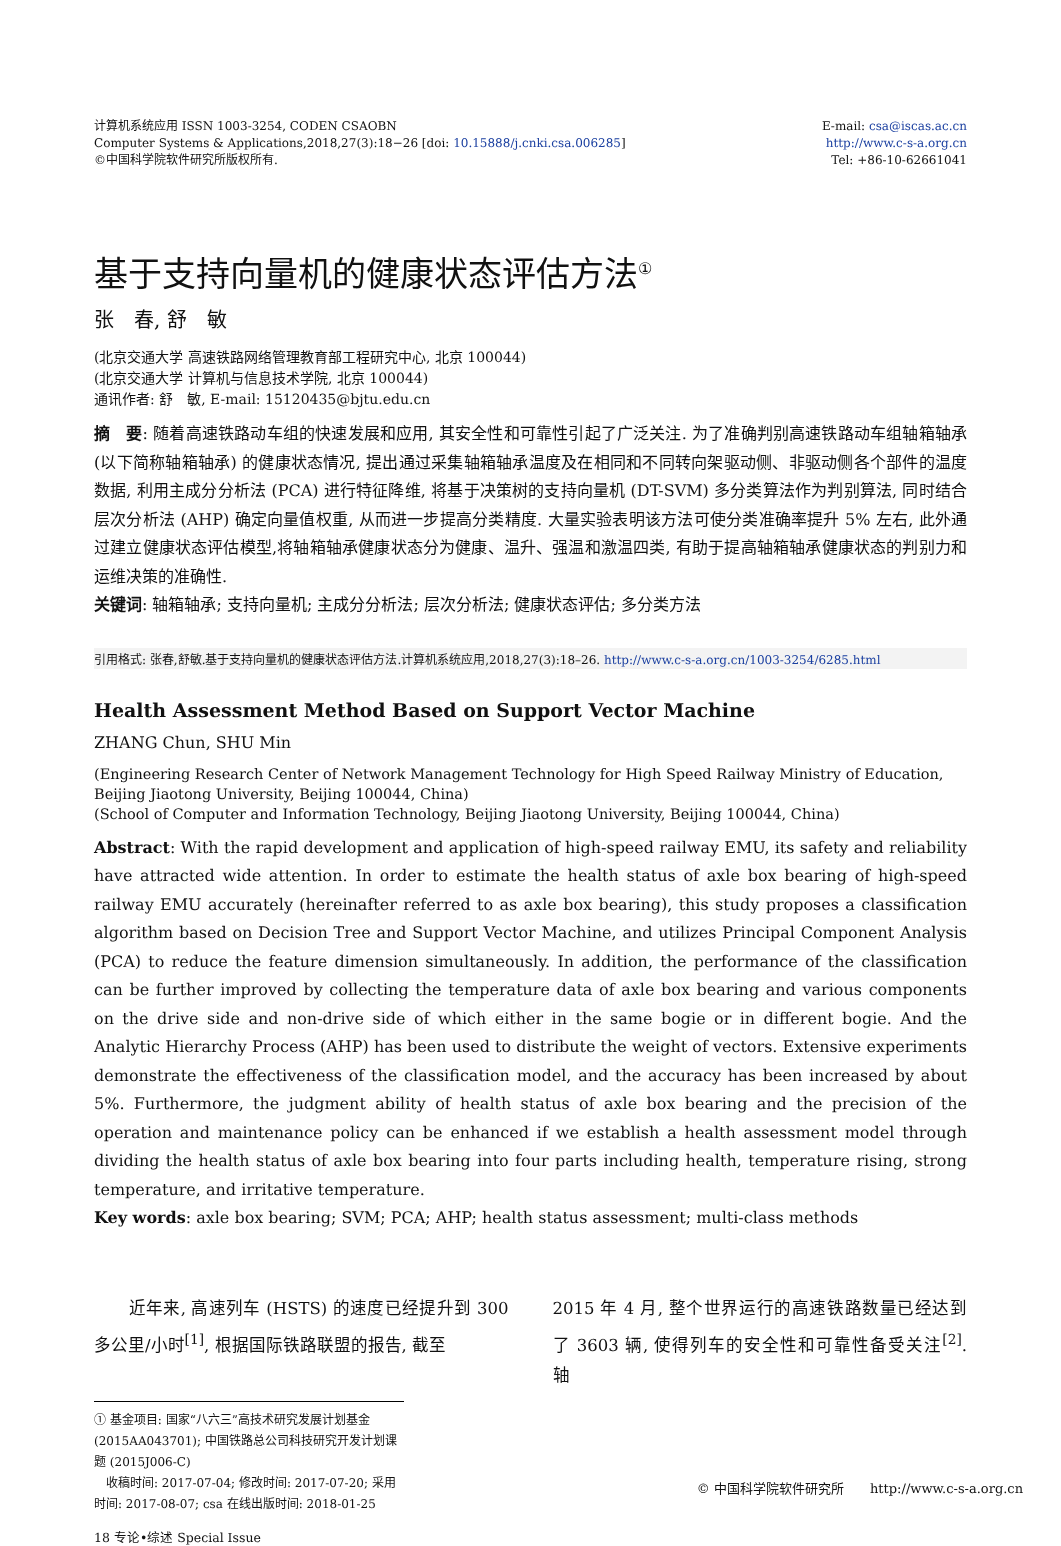计算机系统应用 ISSN 1003-3254, CODEN CSAOBN
Computer Systems & Applications,2018,27(3):18−26 [doi: 10.15888/j.cnki.csa.006285]
©中国科学院软件研究所版权所有.
E-mail: csa@iscas.ac.cn
http://www.c-s-a.org.cn
Tel: +86-10-62661041
基于支持向量机的健康状态评估方法<sup>①</sup>
张　春, 舒　敏
(北京交通大学 高速铁路网络管理教育部工程研究中心, 北京 100044)
(北京交通大学 计算机与信息技术学院, 北京 100044)
通讯作者: 舒　敏, E-mail: 15120435@bjtu.edu.cn
摘　要: 随着高速铁路动车组的快速发展和应用, 其安全性和可靠性引起了广泛关注. 为了准确判别高速铁路动车组轴箱轴承 (以下简称轴箱轴承) 的健康状态情况, 提出通过采集轴箱轴承温度及在相同和不同转向架驱动侧、非驱动侧各个部件的温度数据, 利用主成分分析法 (PCA) 进行特征降维, 将基于决策树的支持向量机 (DT-SVM) 多分类算法作为判别算法, 同时结合层次分析法 (AHP) 确定向量值权重, 从而进一步提高分类精度. 大量实验表明该方法可使分类准确率提升 5% 左右, 此外通过建立健康状态评估模型,将轴箱轴承健康状态分为健康、温升、强温和激温四类, 有助于提高轴箱轴承健康状态的判别力和运维决策的准确性.
关键词: 轴箱轴承; 支持向量机; 主成分分析法; 层次分析法; 健康状态评估; 多分类方法
引用格式: 张春,舒敏.基于支持向量机的健康状态评估方法.计算机系统应用,2018,27(3):18–26. http://www.c-s-a.org.cn/1003-3254/6285.html
Health Assessment Method Based on Support Vector Machine
ZHANG Chun, SHU Min
(Engineering Research Center of Network Management Technology for High Speed Railway Ministry of Education, Beijing Jiaotong University, Beijing 100044, China)
(School of Computer and Information Technology, Beijing Jiaotong University, Beijing 100044, China)
Abstract: With the rapid development and application of high-speed railway EMU, its safety and reliability have attracted wide attention. In order to estimate the health status of axle box bearing of high-speed railway EMU accurately (hereinafter referred to as axle box bearing), this study proposes a classification algorithm based on Decision Tree and Support Vector Machine, and utilizes Principal Component Analysis (PCA) to reduce the feature dimension simultaneously. In addition, the performance of the classification can be further improved by collecting the temperature data of axle box bearing and various components on the drive side and non-drive side of which either in the same bogie or in different bogie. And the Analytic Hierarchy Process (AHP) has been used to distribute the weight of vectors. Extensive experiments demonstrate the effectiveness of the classification model, and the accuracy has been increased by about 5%. Furthermore, the judgment ability of health status of axle box bearing and the precision of the operation and maintenance policy can be enhanced if we establish a health assessment model through dividing the health status of axle box bearing into four parts including health, temperature rising, strong temperature, and irritative temperature.
Key words: axle box bearing; SVM; PCA; AHP; health status assessment; multi-class methods
　　近年来, 高速列车 (HSTS) 的速度已经提升到 300 多公里/小时<sup>[1]</sup>, 根据国际铁路联盟的报告, 截至
2015 年 4 月, 整个世界运行的高速铁路数量已经达到了 3603 辆, 使得列车的安全性和可靠性备受关注<sup>[2]</sup>. 轴
① 基金项目: 国家“八六三”高技术研究发展计划基金 (2015AA043701); 中国铁路总公司科技研究开发计划课题 (2015J006-C)
　收稿时间: 2017-07-04; 修改时间: 2017-07-20; 采用时间: 2017-08-07; csa 在线出版时间: 2018-01-25
18 专论•综述 Special Issue
© 中国科学院软件研究所　　http://www.c-s-a.org.cn